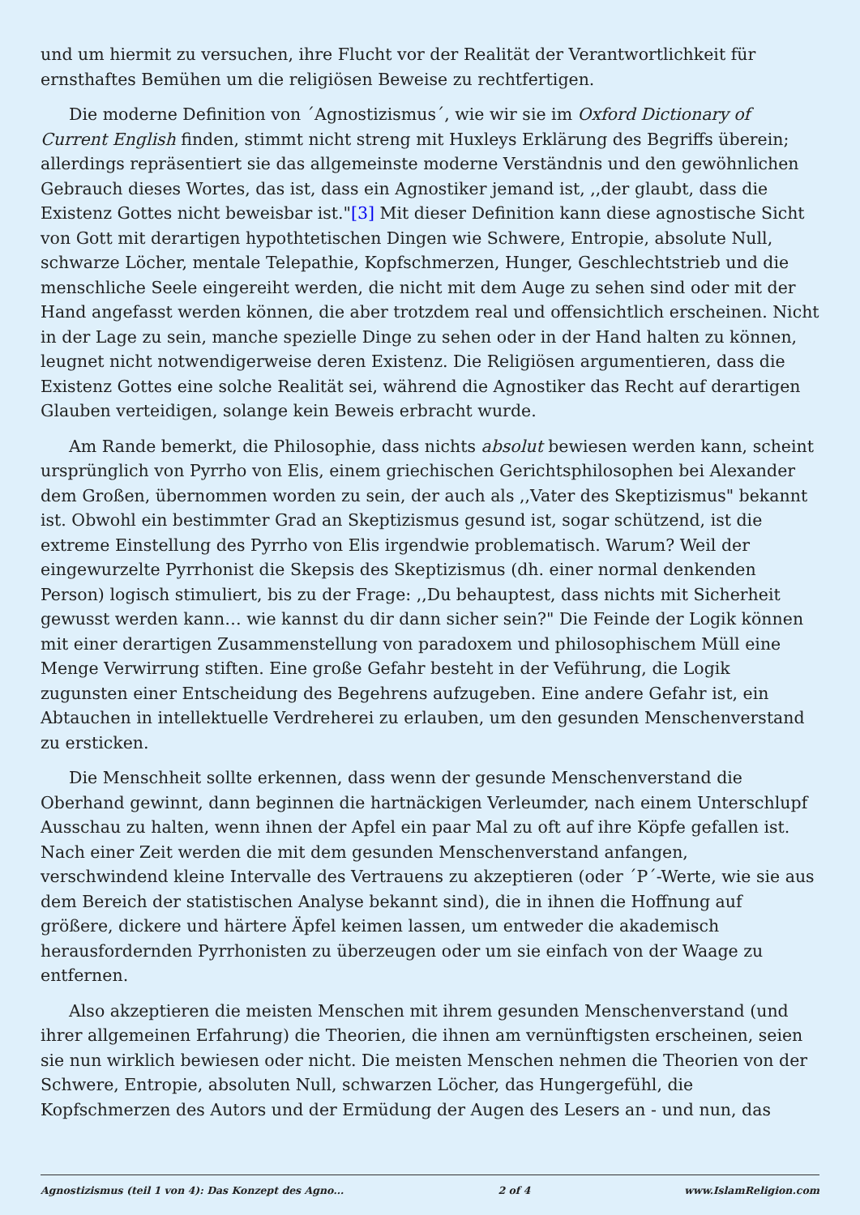und um hiermit zu versuchen, ihre Flucht vor der Realität der Verantwortlichkeit für ernsthaftes Bemühen um die religiösen Beweise zu rechtfertigen.
Die moderne Definition von ´Agnostizismus´, wie wir sie im Oxford Dictionary of Current English finden, stimmt nicht streng mit Huxleys Erklärung des Begriffs überein; allerdings repräsentiert sie das allgemeinste moderne Verständnis und den gewöhnlichen Gebrauch dieses Wortes, das ist, dass ein Agnostiker jemand ist, ,,der glaubt, dass die Existenz Gottes nicht beweisbar ist."[3] Mit dieser Definition kann diese agnostische Sicht von Gott mit derartigen hypothtetischen Dingen wie Schwere, Entropie, absolute Null, schwarze Löcher, mentale Telepathie, Kopfschmerzen, Hunger, Geschlechtstrieb und die menschliche Seele eingereiht werden, die nicht mit dem Auge zu sehen sind oder mit der Hand angefasst werden können, die aber trotzdem real und offensichtlich erscheinen. Nicht in der Lage zu sein, manche spezielle Dinge zu sehen oder in der Hand halten zu können, leugnet nicht notwendigerweise deren Existenz. Die Religiösen argumentieren, dass die Existenz Gottes eine solche Realität sei, während die Agnostiker das Recht auf derartigen Glauben verteidigen, solange kein Beweis erbracht wurde.
Am Rande bemerkt, die Philosophie, dass nichts absolut bewiesen werden kann, scheint ursprünglich von Pyrrho von Elis, einem griechischen Gerichtsphilosophen bei Alexander dem Großen, übernommen worden zu sein, der auch als ,,Vater des Skeptizismus" bekannt ist. Obwohl ein bestimmter Grad an Skeptizismus gesund ist, sogar schützend, ist die extreme Einstellung des Pyrrho von Elis irgendwie problematisch. Warum? Weil der eingewurzelte Pyrrhonist die Skepsis des Skeptizismus (dh. einer normal denkenden Person) logisch stimuliert, bis zu der Frage: ,,Du behauptest, dass nichts mit Sicherheit gewusst werden kann… wie kannst du dir dann sicher sein?" Die Feinde der Logik können mit einer derartigen Zusammenstellung von paradoxem und philosophischem Müll eine Menge Verwirrung stiften. Eine große Gefahr besteht in der Veführung, die Logik zugunsten einer Entscheidung des Begehrens aufzugeben. Eine andere Gefahr ist, ein Abtauchen in intellektuelle Verdreherei zu erlauben, um den gesunden Menschenverstand zu ersticken.
Die Menschheit sollte erkennen, dass wenn der gesunde Menschenverstand die Oberhand gewinnt, dann beginnen die hartnäckigen Verleumder, nach einem Unterschlupf Ausschau zu halten, wenn ihnen der Apfel ein paar Mal zu oft auf ihre Köpfe gefallen ist. Nach einer Zeit werden die mit dem gesunden Menschenverstand anfangen, verschwindend kleine Intervalle des Vertrauens zu akzeptieren (oder ´P´-Werte, wie sie aus dem Bereich der statistischen Analyse bekannt sind), die in ihnen die Hoffnung auf größere, dickere und härtere Äpfel keimen lassen, um entweder die akademisch herausfordernden Pyrrhonisten zu überzeugen oder um sie einfach von der Waage zu entfernen.
Also akzeptieren die meisten Menschen mit ihrem gesunden Menschenverstand (und ihrer allgemeinen Erfahrung) die Theorien, die ihnen am vernünftigsten erscheinen, seien sie nun wirklich bewiesen oder nicht. Die meisten Menschen nehmen die Theorien von der Schwere, Entropie, absoluten Null, schwarzen Löcher, das Hungergefühl, die Kopfschmerzen des Autors und der Ermüdung der Augen des Lesers an - und nun, das
Agnostizismus (teil 1 von 4): Das Konzept des Agno... 2 of 4 www.IslamReligion.com